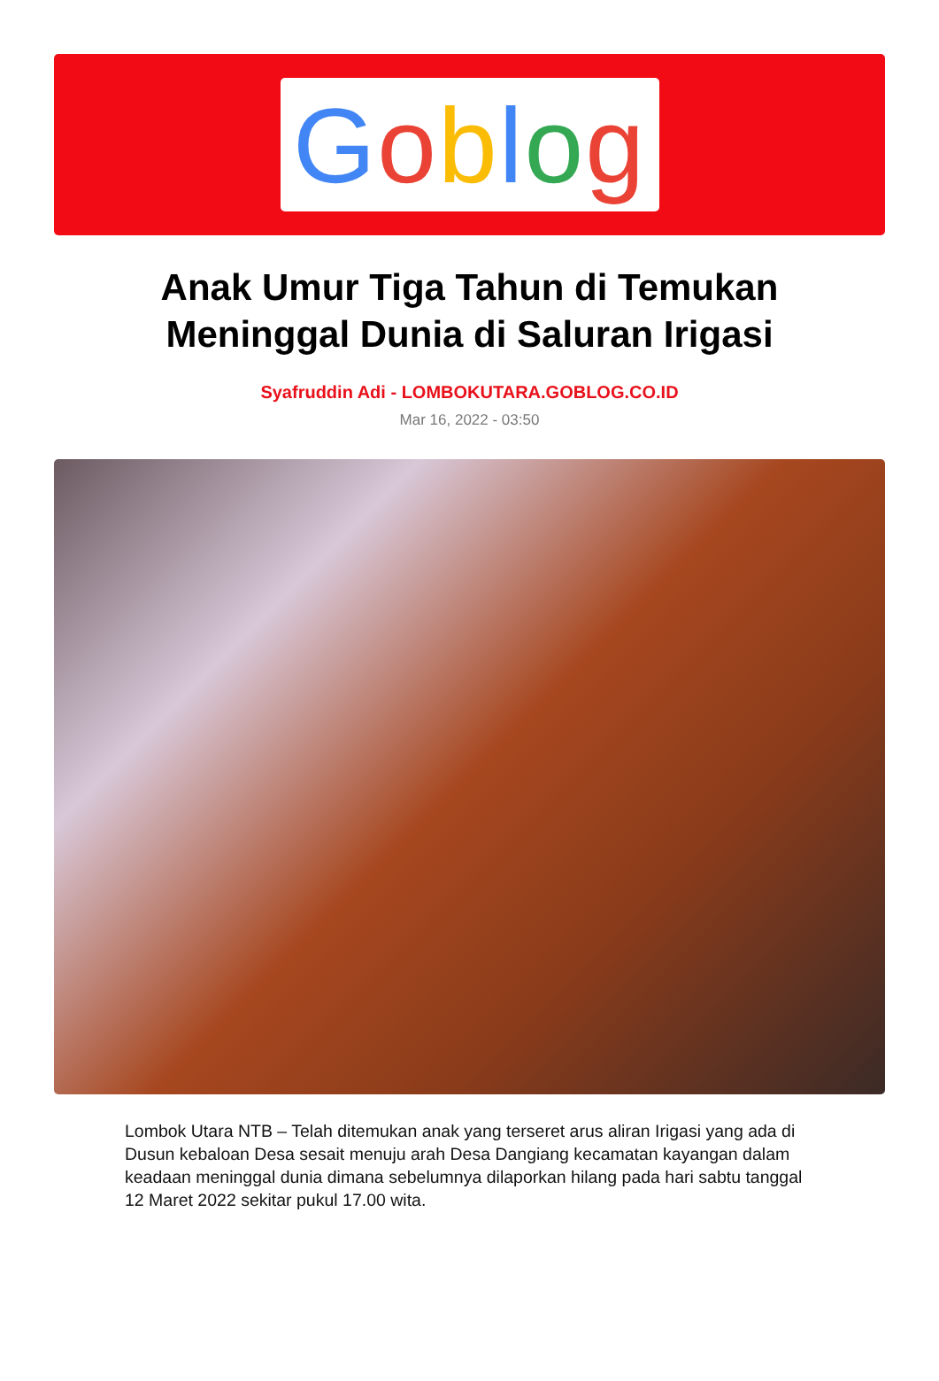Goblog
Anak Umur Tiga Tahun di Temukan Meninggal Dunia di Saluran Irigasi
Syafruddin Adi - LOMBOKUTARA.GOBLOG.CO.ID
Mar 16, 2022 - 03:50
Lombok Utara NTB – Telah ditemukan anak yang terseret arus aliran Irigasi yang ada di Dusun kebaloan Desa sesait menuju arah Desa Dangiang kecamatan kayangan dalam keadaan meninggal dunia dimana sebelumnya dilaporkan hilang pada hari sabtu tanggal 12 Maret 2022 sekitar pukul 17.00 wita.